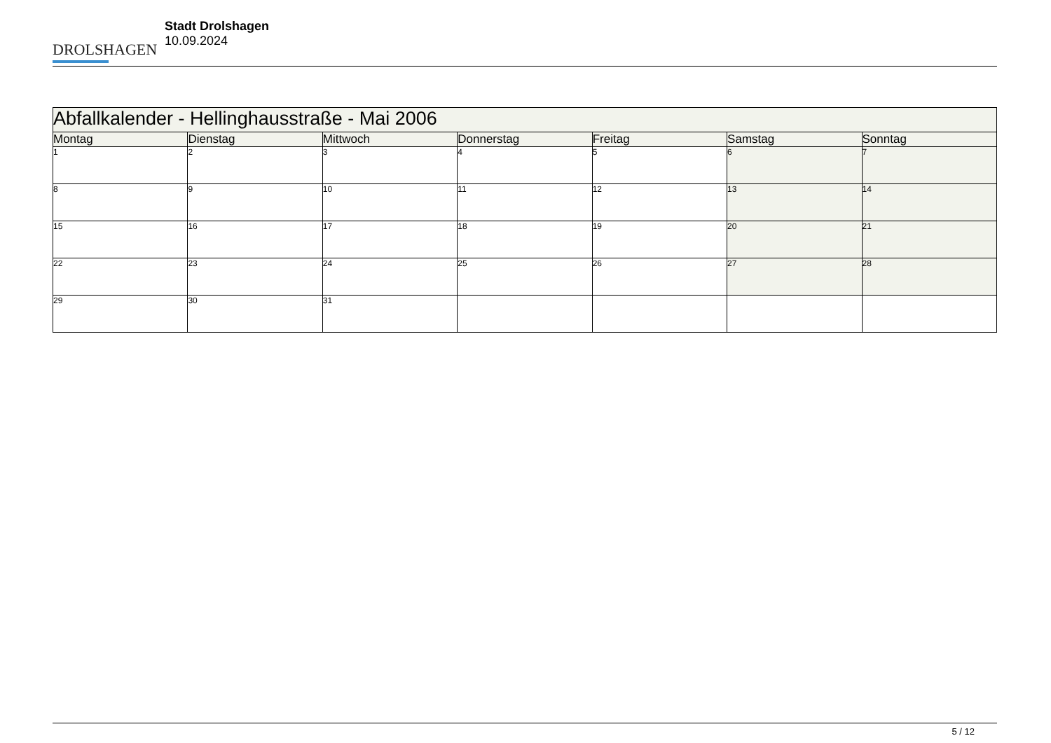DROLSHAGEN
Stadt Drolshagen
10.09.2024
| Abfallkalender - Hellinghausstraße - Mai 2006 | | | | | | |
| --- | --- | --- | --- | --- | --- | --- |
| Montag | Dienstag | Mittwoch | Donnerstag | Freitag | Samstag | Sonntag |
| 1 | 2 | 3 | 4 | 5 | 6 | 7 |
| 8 | 9 | 10 | 11 | 12 | 13 | 14 |
| 15 | 16 | 17 | 18 | 19 | 20 | 21 |
| 22 | 23 | 24 | 25 | 26 | 27 | 28 |
| 29 | 30 | 31 | | | | |
5 / 12